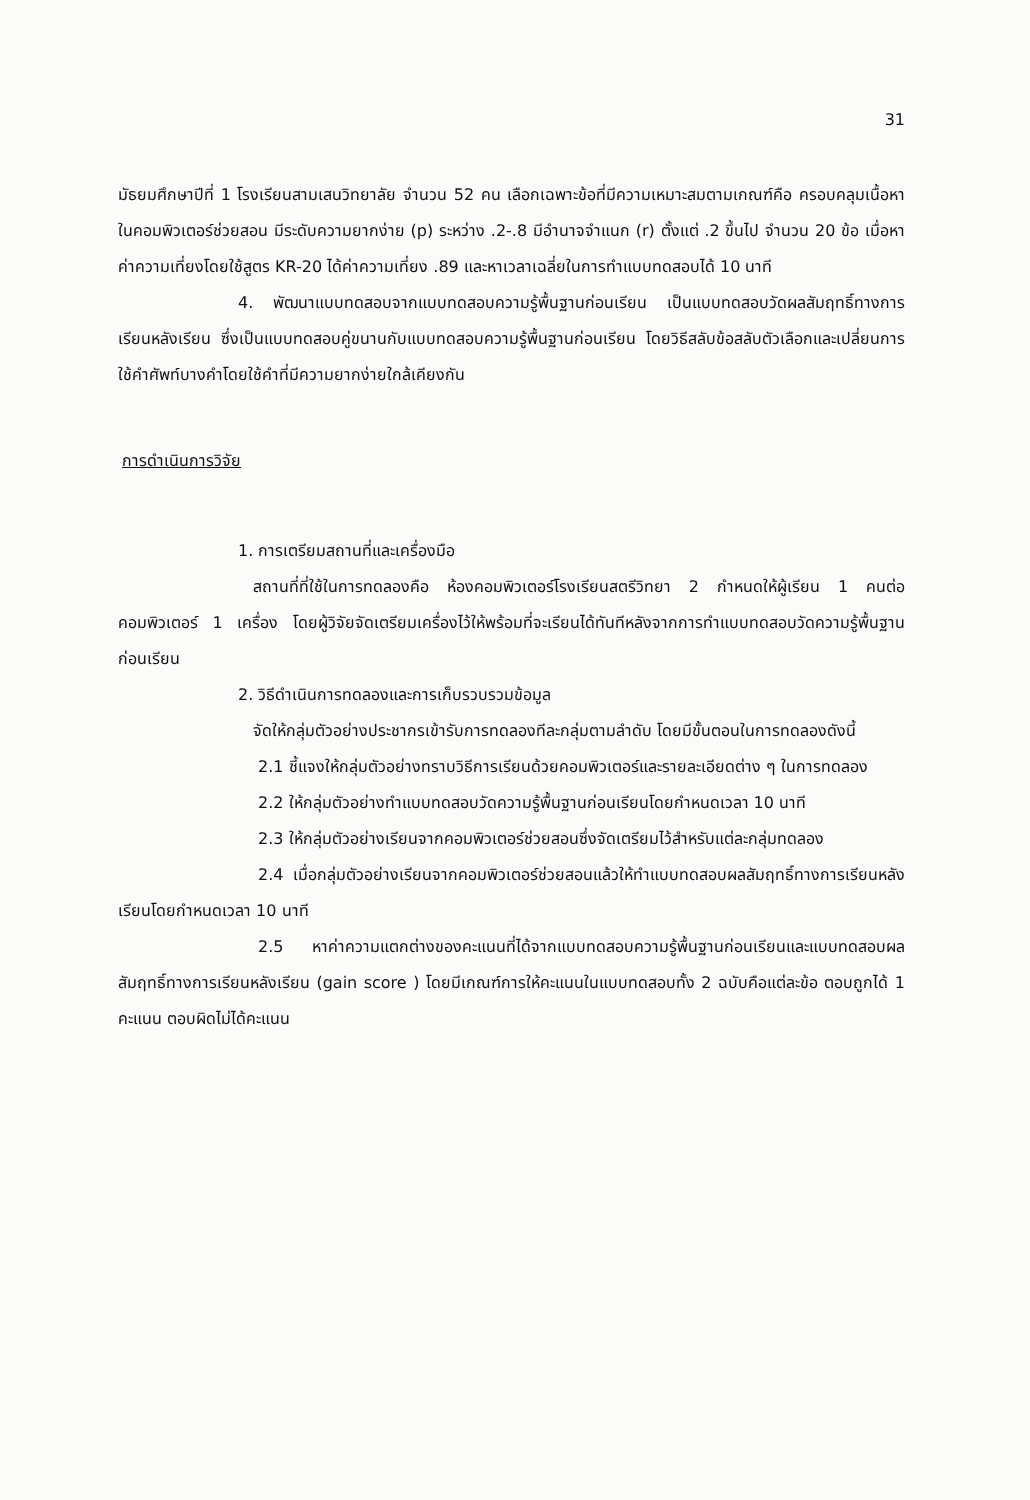31
มัธยมศึกษาปีที่ 1 โรงเรียนสามเสนวิทยาลัย จำนวน 52 คน เลือกเฉพาะข้อที่มีความเหมาะสมตามเกณฑ์คือ ครอบคลุมเนื้อหาในคอมพิวเตอร์ช่วยสอน มีระดับความยากง่าย (p) ระหว่าง .2-.8 มีอำนาจจำแนก (r) ตั้งแต่ .2 ขึ้นไป จำนวน 20 ข้อ เมื่อหาค่าความเที่ยงโดยใช้สูตร KR-20 ได้ค่าความเที่ยง .89 และหาเวลาเฉลี่ยในการทำแบบทดสอบได้ 10 นาที
4. พัฒนาแบบทดสอบจากแบบทดสอบความรู้พื้นฐานก่อนเรียน เป็นแบบทดสอบวัดผลสัมฤทธิ์ทางการเรียนหลังเรียน ซึ่งเป็นแบบทดสอบคู่ขนานกับแบบทดสอบความรู้พื้นฐานก่อนเรียน โดยวิธีสลับข้อสลับตัวเลือกและเปลี่ยนการใช้คำศัพท์บางคำโดยใช้คำที่มีความยากง่ายใกล้เคียงกัน
การดำเนินการวิจัย
1. การเตรียมสถานที่และเครื่องมือ
สถานที่ที่ใช้ในการทดลองคือ ห้องคอมพิวเตอร์โรงเรียนสตรีวิทยา 2 กำหนดให้ผู้เรียน 1 คนต่อคอมพิวเตอร์ 1 เครื่อง โดยผู้วิจัยจัดเตรียมเครื่องไว้ให้พร้อมที่จะเรียนได้ทันทีหลังจากการทำแบบทดสอบวัดความรู้พื้นฐานก่อนเรียน
2. วิธีดำเนินการทดลองและการเก็บรวบรวมข้อมูล
จัดให้กลุ่มตัวอย่างประชากรเข้ารับการทดลองทีละกลุ่มตามลำดับ โดยมีขั้นตอนในการทดลองดังนี้
2.1 ชี้แจงให้กลุ่มตัวอย่างทราบวิธีการเรียนด้วยคอมพิวเตอร์และรายละเอียดต่าง ๆ ในการทดลอง
2.2 ให้กลุ่มตัวอย่างทำแบบทดสอบวัดความรู้พื้นฐานก่อนเรียนโดยกำหนดเวลา 10 นาที
2.3 ให้กลุ่มตัวอย่างเรียนจากคอมพิวเตอร์ช่วยสอนซึ่งจัดเตรียมไว้สำหรับแต่ละกลุ่มทดลอง
2.4 เมื่อกลุ่มตัวอย่างเรียนจากคอมพิวเตอร์ช่วยสอนแล้วให้ทำแบบทดสอบผลสัมฤทธิ์ทางการเรียนหลังเรียนโดยกำหนดเวลา 10 นาที
2.5 หาค่าความแตกต่างของคะแนนที่ได้จากแบบทดสอบความรู้พื้นฐานก่อนเรียนและแบบทดสอบผลสัมฤทธิ์ทางการเรียนหลังเรียน (gain score ) โดยมีเกณฑ์การให้คะแนนในแบบทดสอบทั้ง 2 ฉบับคือแต่ละข้อ ตอบถูกได้ 1 คะแนน ตอบผิดไม่ได้คะแนน